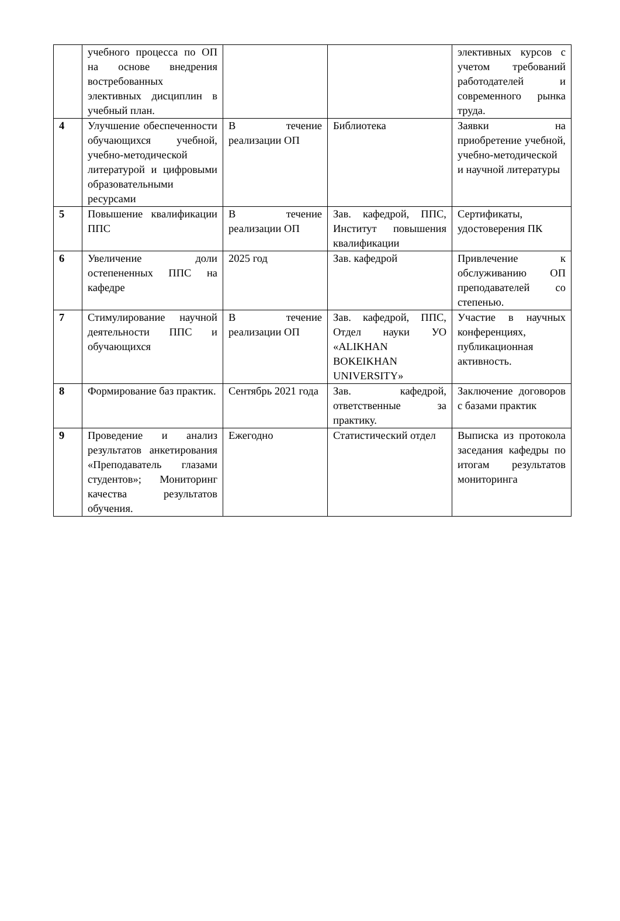| | учебного процесса по ОП на основе внедрения востребованных элективных дисциплин в учебный план. | | | элективных курсов с учетом требований работодателей и современного рынка труда. |
| 4 | Улучшение обеспеченности обучающихся учебной, учебно-методической литературой и цифровыми образовательными ресурсами | В течение реализации ОП | Библиотека | Заявки на приобретение учебной, учебно-методической и научной литературы |
| 5 | Повышение квалификации ППС | В течение реализации ОП | Зав. кафедрой, ППС, Институт повышения квалификации | Сертификаты, удостоверения ПК |
| 6 | Увеличение доли остепененных ППС на кафедре | 2025 год | Зав. кафедрой | Привлечение к обслуживанию ОП преподавателей со степенью. |
| 7 | Стимулирование научной деятельности ППС и обучающихся | В течение реализации ОП | Зав. кафедрой, ППС, Отдел науки УО «ALIKHAN BOKEIKHAN UNIVERSITY» | Участие в научных конференциях, публикационная активность. |
| 8 | Формирование баз практик. | Сентябрь 2021 года | Зав. кафедрой, ответственные за практику. | Заключение договоров с базами практик |
| 9 | Проведение и анализ результатов анкетирования «Преподаватель глазами студентов»; Мониторинг качества результатов обучения. | Ежегодно | Статистический отдел | Выписка из протокола заседания кафедры по итогам результатов мониторинга |